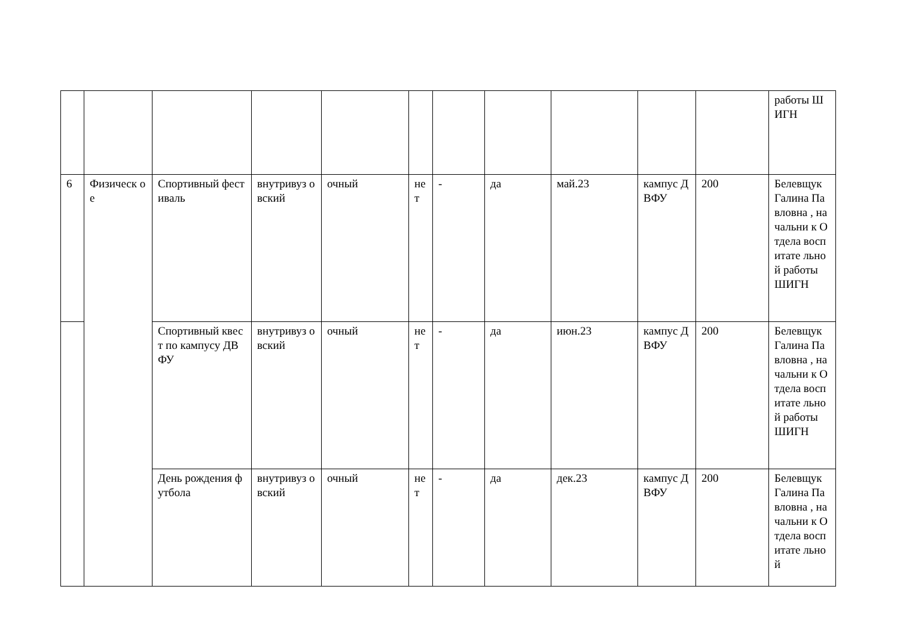| | | | | | | | | | | | работы ШИГН |
| 6 | Физическ ое | Спортивный фестиваль | внутривуз овский | очный | не т | - | да | май.23 | кампус ДВФУ | 200 | Белевщук Галина Павловна , начальни к Отдела воспитате льной работы ШИГН |
| | | Спортивный квест по кампусу ДВФУ | внутривуз овский | очный | не т | - | да | июн.23 | кампус ДВФУ | 200 | Белевщук Галина Павловна , начальни к Отдела воспитате льной работы ШИГН |
| | | День рождения футбола | внутривуз овский | очный | не т | - | да | дек.23 | кампус ДВФУ | 200 | Белевщук Галина Павловна , начальни к Отдела воспитате льной |